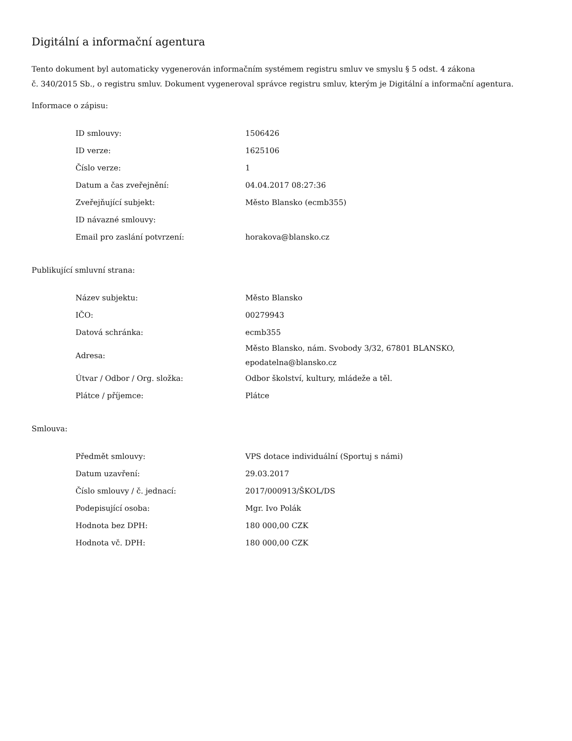Digitální a informační agentura
Tento dokument byl automaticky vygenerován informačním systémem registru smluv ve smyslu § 5 odst. 4 zákona
č. 340/2015 Sb., o registru smluv. Dokument vygeneroval správce registru smluv, kterým je Digitální a informační agentura.
Informace o zápisu:
| ID smlouvy: | 1506426 |
| ID verze: | 1625106 |
| Číslo verze: | 1 |
| Datum a čas zveřejnění: | 04.04.2017 08:27:36 |
| Zveřejňující subjekt: | Město Blansko (ecmb355) |
| ID návazné smlouvy: | |
| Email pro zaslání potvrzení: | horakova@blansko.cz |
Publikující smluvní strana:
| Název subjektu: | Město Blansko |
| IČO: | 00279943 |
| Datová schránka: | ecmb355 |
| Adresa: | Město Blansko, nám. Svobody 3/32, 67801 BLANSKO, epodatelna@blansko.cz |
| Útvar / Odbor / Org. složka: | Odbor školství, kultury, mládeže a těl. |
| Plátce / příjemce: | Plátce |
Smlouva:
| Předmět smlouvy: | VPS dotace individuální (Sportuj s námi) |
| Datum uzavření: | 29.03.2017 |
| Číslo smlouvy / č. jednací: | 2017/000913/ŠKOL/DS |
| Podepisující osoba: | Mgr. Ivo Polák |
| Hodnota bez DPH: | 180 000,00 CZK |
| Hodnota vč. DPH: | 180 000,00 CZK |